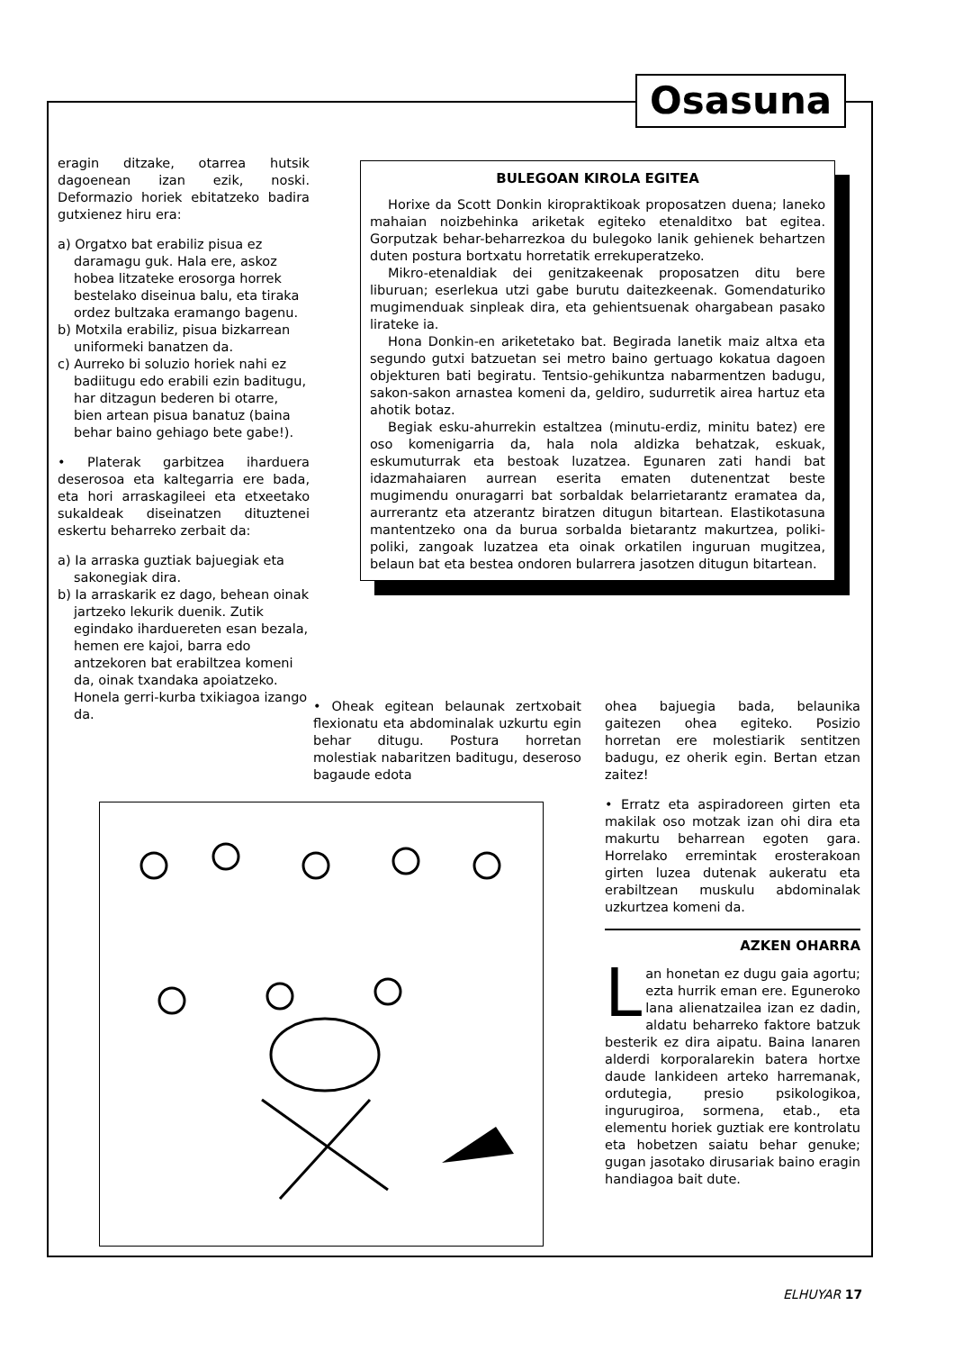Osasuna
eragin ditzake, otarrea hutsik dagoenean izan ezik, noski. Deformazio horiek ebitatzeko badira gutxienez hiru era:
a) Orgatxo bat erabiliz pisua ez daramagu guk. Hala ere, askoz hobea litzateke erosorga horrek bestelako diseinua balu, eta tiraka ordez bultzaka eramango bagenu.
b) Motxila erabiliz, pisua bizkarrean uniformeki banatzen da.
c) Aurreko bi soluzio horiek nahi ez badiitugu edo erabili ezin baditugu, har ditzagun bederen bi otarre, bien artean pisua banatuz (baina behar baino gehiago bete gabe!).
• Platerak garbitzea iharduera deserosoa eta kaltegarria ere bada, eta hori arraskagileei eta etxeetako sukaldeak diseinatzen dituztenei eskertu beharreko zerbait da:
a) Ia arraska guztiak bajuegiak eta sakonegiak dira.
b) Ia arraskarik ez dago, behean oinak jartzeko lekurik duenik. Zutik egindako iharduereten esan bezala, hemen ere kajoi, barra edo antzekoren bat erabiltzea komeni da, oinak txandaka apoiatzeko. Honela gerri-kurba txikiagoa izango da.
BULEGOAN KIROLA EGITEA
Horixe da Scott Donkin kiropraktikoak proposatzen duena; laneko mahaian noizbehinka ariketak egiteko etenalditxo bat egitea. Gorputzak behar-beharrezkoa du bulegoko lanik gehienek behartzen duten postura bortxatu horretatik errekuperatzeko.
Mikro-etenaldiak dei genitzakeenak proposatzen ditu bere liburuan; eserlekua utzi gabe burutu daitezkeenak. Gomendaturiko mugimenduak sinpleak dira, eta gehientsuenak ohargabean pasako lirateke ia.
Hona Donkin-en ariketetako bat. Begirada lanetik maiz altxa eta segundo gutxi batzuetan sei metro baino gertuago kokatua dagoen objekturen bati begiratu. Tentsio-gehikuntza nabarmentzen badugu, sakon-sakon arnastea komeni da, geldiro, sudurretik airea hartuz eta ahotik botaz.
Begiak esku-ahurrekin estaltzea (minutu-erdiz, minitu batez) ere oso komenigarria da, hala nola aldizka behatzak, eskuak, eskumuturrak eta bestoak luzatzea. Egunaren zati handi bat idazmahaiaren aurrean eserita ematen dutenentzat beste mugimendu onuragarri bat sorbaldak belarrietarantz eramatea da, aurrerantz eta atzerantz biratzen ditugun bitartean. Elastikotasuna mantentzeko ona da burua sorbalda bietarantz makurtzea, poliki-poliki, zangoak luzatzea eta oinak orkatilen inguruan mugitzea, belaun bat eta bestea ondoren bularrera jasotzen ditugun bitartean.
• Oheak egitean belaunak zertxobait flexionatu eta abdominalak uzkurtu egin behar ditugu. Postura horretan molestiak nabaritzen baditugu, deseroso bagaude edota
ohea bajuegia bada, belaunika gaitezen ohea egiteko. Posizio horretan ere molestiarik sentitzen badugu, ez oherik egin. Bertan etzan zaitez!
• Erratz eta aspiradoreen girten eta makilak oso motzak izan ohi dira eta makurtu beharrean egoten gara. Horrelako erremintak erosterakoan girten luzea dutenak aukeratu eta erabiltzean muskulu abdominalak uzkurtzea komeni da.
AZKEN OHARRA
Lan honetan ez dugu gaia agortu; ezta hurrik eman ere. Eguneroko lana alienatzailea izan ez dadin, aldatu beharreko faktore batzuk besterik ez dira aipatu. Baina lanaren alderdi korporalarekin batera hortxe daude lankideen arteko harremanak, ordutegia, presio psikologikoa, ingurugiroa, sormena, etab., eta elementu horiek guztiak ere kontrolatu eta hobetzen saiatu behar genuke; gugan jasotako dirusariak baino eragin handiagoa bait dute.
ELHUYAR 17